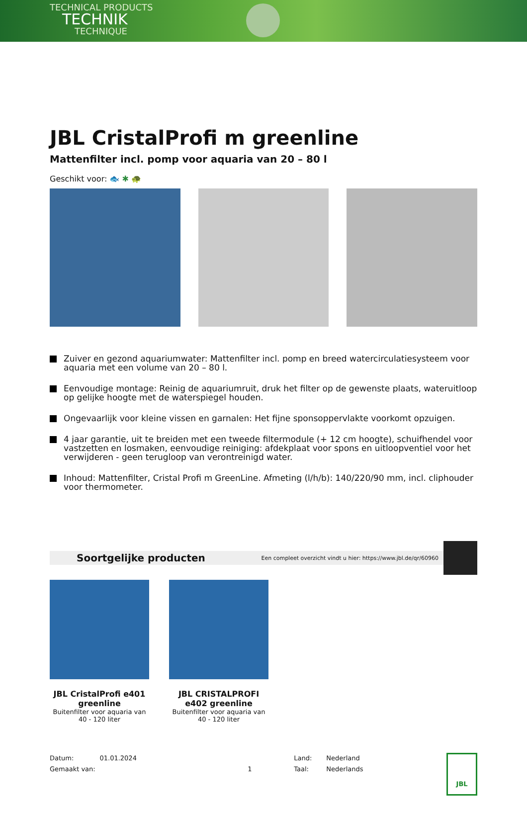TECHNICAL PRODUCTS
TECHNIK
TECHNIQUE
JBL CristalProfi m greenline
Mattenfilter incl. pomp voor aquaria van 20 – 80 l
Geschikt voor: 🐟 ✱ 🐢
Zuiver en gezond aquariumwater: Mattenfilter incl. pomp en breed watercirculatiesysteem voor aquaria met een volume van 20 – 80 l.
Eenvoudige montage: Reinig de aquariumruit, druk het filter op de gewenste plaats, wateruitloop op gelijke hoogte met de waterspiegel houden.
Ongevaarlijk voor kleine vissen en garnalen: Het fijne sponsoppervlakte voorkomt opzuigen.
4 jaar garantie, uit te breiden met een tweede filtermodule (+ 12 cm hoogte), schuifhendel voor vastzetten en losmaken, eenvoudige reiniging: afdekplaat voor spons en uitloopventiel voor het verwijderen - geen terugloop van verontreinigd water.
Inhoud: Mattenfilter, Cristal Profi m GreenLine. Afmeting (l/h/b): 140/220/90 mm, incl. cliphouder voor thermometer.
Soortgelijke producten Een compleet overzicht vindt u hier: https://www.jbl.de/qr/60960
JBL CristalProfi e401 greenline
Buitenfilter voor aquaria van 40 - 120 liter
JBL CRISTALPROFI e402 greenline
Buitenfilter voor aquaria van 40 - 120 liter
Datum:
Gemaakt van:
01.01.2024
1 Land:
Taal:
Nederland
Nederlands
JBL